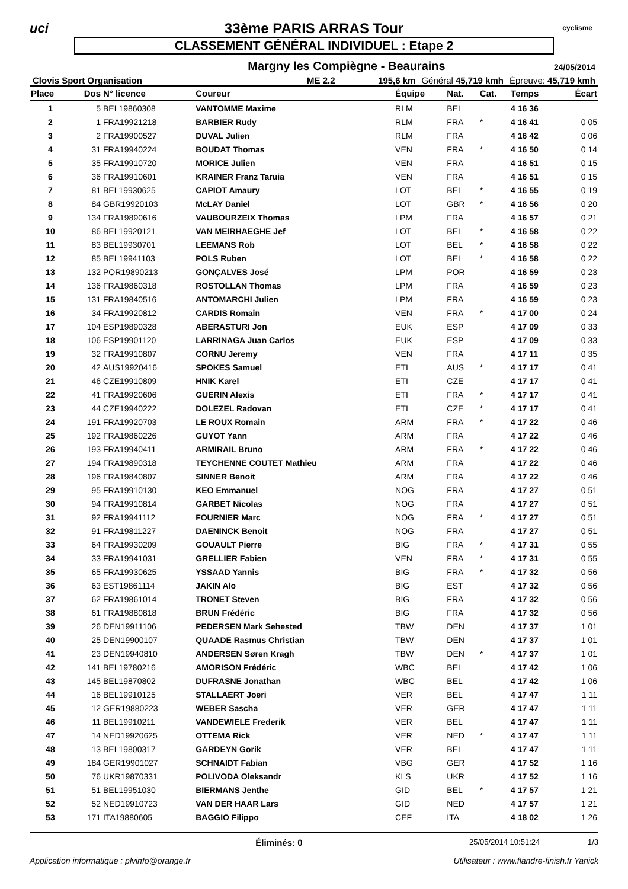uci cyclisme
33ème PARIS ARRAS Tour
CLASSEMENT GÉNÉRAL INDIVIDUEL : Etape 2
Margny les Compiègne - Beaurains 24/05/2014
Clovis Sport Organisation ME 2.2 195,6 km Général 45,719 kmh Épreuve: 45,719 kmh
| Place | Dos | N° licence | Coureur | Équipe | Nat. | Cat. | Temps | Écart |
| --- | --- | --- | --- | --- | --- | --- | --- | --- |
| 1 | 5 | BEL19860308 | VANTOMME Maxime | RLM | BEL | | 4 16 36 | |
| 2 | 1 | FRA19921218 | BARBIER Rudy | RLM | FRA | * | 4 16 41 | 0 05 |
| 3 | 2 | FRA19900527 | DUVAL Julien | RLM | FRA | | 4 16 42 | 0 06 |
| 4 | 31 | FRA19940224 | BOUDAT Thomas | VEN | FRA | * | 4 16 50 | 0 14 |
| 5 | 35 | FRA19910720 | MORICE Julien | VEN | FRA | | 4 16 51 | 0 15 |
| 6 | 36 | FRA19910601 | KRAINER Franz Taruia | VEN | FRA | | 4 16 51 | 0 15 |
| 7 | 81 | BEL19930625 | CAPIOT Amaury | LOT | BEL | * | 4 16 55 | 0 19 |
| 8 | 84 | GBR19920103 | McLAY Daniel | LOT | GBR | * | 4 16 56 | 0 20 |
| 9 | 134 | FRA19890616 | VAUBOURZEIX Thomas | LPM | FRA | | 4 16 57 | 0 21 |
| 10 | 86 | BEL19920121 | VAN MEIRHAEGHE Jef | LOT | BEL | * | 4 16 58 | 0 22 |
| 11 | 83 | BEL19930701 | LEEMANS Rob | LOT | BEL | * | 4 16 58 | 0 22 |
| 12 | 85 | BEL19941103 | POLS Ruben | LOT | BEL | * | 4 16 58 | 0 22 |
| 13 | 132 | POR19890213 | GONÇALVES José | LPM | POR | | 4 16 59 | 0 23 |
| 14 | 136 | FRA19860318 | ROSTOLLAN Thomas | LPM | FRA | | 4 16 59 | 0 23 |
| 15 | 131 | FRA19840516 | ANTOMARCHI Julien | LPM | FRA | | 4 16 59 | 0 23 |
| 16 | 34 | FRA19920812 | CARDIS Romain | VEN | FRA | * | 4 17 00 | 0 24 |
| 17 | 104 | ESP19890328 | ABERASTURI Jon | EUK | ESP | | 4 17 09 | 0 33 |
| 18 | 106 | ESP19901120 | LARRINAGA Juan Carlos | EUK | ESP | | 4 17 09 | 0 33 |
| 19 | 32 | FRA19910807 | CORNU Jeremy | VEN | FRA | | 4 17 11 | 0 35 |
| 20 | 42 | AUS19920416 | SPOKES Samuel | ETI | AUS | * | 4 17 17 | 0 41 |
| 21 | 46 | CZE19910809 | HNIK Karel | ETI | CZE | | 4 17 17 | 0 41 |
| 22 | 41 | FRA19920606 | GUERIN Alexis | ETI | FRA | * | 4 17 17 | 0 41 |
| 23 | 44 | CZE19940222 | DOLEZEL Radovan | ETI | CZE | * | 4 17 17 | 0 41 |
| 24 | 191 | FRA19920703 | LE ROUX Romain | ARM | FRA | * | 4 17 22 | 0 46 |
| 25 | 192 | FRA19860226 | GUYOT Yann | ARM | FRA | | 4 17 22 | 0 46 |
| 26 | 193 | FRA19940411 | ARMIRAIL Bruno | ARM | FRA | * | 4 17 22 | 0 46 |
| 27 | 194 | FRA19890318 | TEYCHENNE COUTET Mathieu | ARM | FRA | | 4 17 22 | 0 46 |
| 28 | 196 | FRA19840807 | SINNER Benoit | ARM | FRA | | 4 17 22 | 0 46 |
| 29 | 95 | FRA19910130 | KEO Emmanuel | NOG | FRA | | 4 17 27 | 0 51 |
| 30 | 94 | FRA19910814 | GARBET Nicolas | NOG | FRA | | 4 17 27 | 0 51 |
| 31 | 92 | FRA19941112 | FOURNIER Marc | NOG | FRA | * | 4 17 27 | 0 51 |
| 32 | 91 | FRA19811227 | DAENINCK Benoit | NOG | FRA | | 4 17 27 | 0 51 |
| 33 | 64 | FRA19930209 | GOUAULT Pierre | BIG | FRA | * | 4 17 31 | 0 55 |
| 34 | 33 | FRA19941031 | GRELLIER Fabien | VEN | FRA | * | 4 17 31 | 0 55 |
| 35 | 65 | FRA19930625 | YSSAAD Yannis | BIG | FRA | * | 4 17 32 | 0 56 |
| 36 | 63 | EST19861114 | JAKIN Alo | BIG | EST | | 4 17 32 | 0 56 |
| 37 | 62 | FRA19861014 | TRONET Steven | BIG | FRA | | 4 17 32 | 0 56 |
| 38 | 61 | FRA19880818 | BRUN Frédéric | BIG | FRA | | 4 17 32 | 0 56 |
| 39 | 26 | DEN19911106 | PEDERSEN Mark Sehested | TBW | DEN | | 4 17 37 | 1 01 |
| 40 | 25 | DEN19900107 | QUAADE Rasmus Christian | TBW | DEN | | 4 17 37 | 1 01 |
| 41 | 23 | DEN19940810 | ANDERSEN Søren Kragh | TBW | DEN | * | 4 17 37 | 1 01 |
| 42 | 141 | BEL19780216 | AMORISON Frédéric | WBC | BEL | | 4 17 42 | 1 06 |
| 43 | 145 | BEL19870802 | DUFRASNE Jonathan | WBC | BEL | | 4 17 42 | 1 06 |
| 44 | 16 | BEL19910125 | STALLAERT Joeri | VER | BEL | | 4 17 47 | 1 11 |
| 45 | 12 | GER19880223 | WEBER Sascha | VER | GER | | 4 17 47 | 1 11 |
| 46 | 11 | BEL19910211 | VANDEWIELE Frederik | VER | BEL | | 4 17 47 | 1 11 |
| 47 | 14 | NED19920625 | OTTEMA Rick | VER | NED | * | 4 17 47 | 1 11 |
| 48 | 13 | BEL19800317 | GARDEYN Gorik | VER | BEL | | 4 17 47 | 1 11 |
| 49 | 184 | GER19901027 | SCHNAIDT Fabian | VBG | GER | | 4 17 52 | 1 16 |
| 50 | 76 | UKR19870331 | POLIVODA Oleksandr | KLS | UKR | | 4 17 52 | 1 16 |
| 51 | 51 | BEL19951030 | BIERMANS Jenthe | GID | BEL | * | 4 17 57 | 1 21 |
| 52 | 52 | NED19910723 | VAN DER HAAR Lars | GID | NED | | 4 17 57 | 1 21 |
| 53 | 171 | ITA19880605 | BAGGIO Filippo | CEF | ITA | | 4 18 02 | 1 26 |
Éliminés: 0 25/05/2014 10:51:24 1/3
Application informatique : plvinfo@orange.fr Utilisateur : www.flandre-finish.fr Yanick